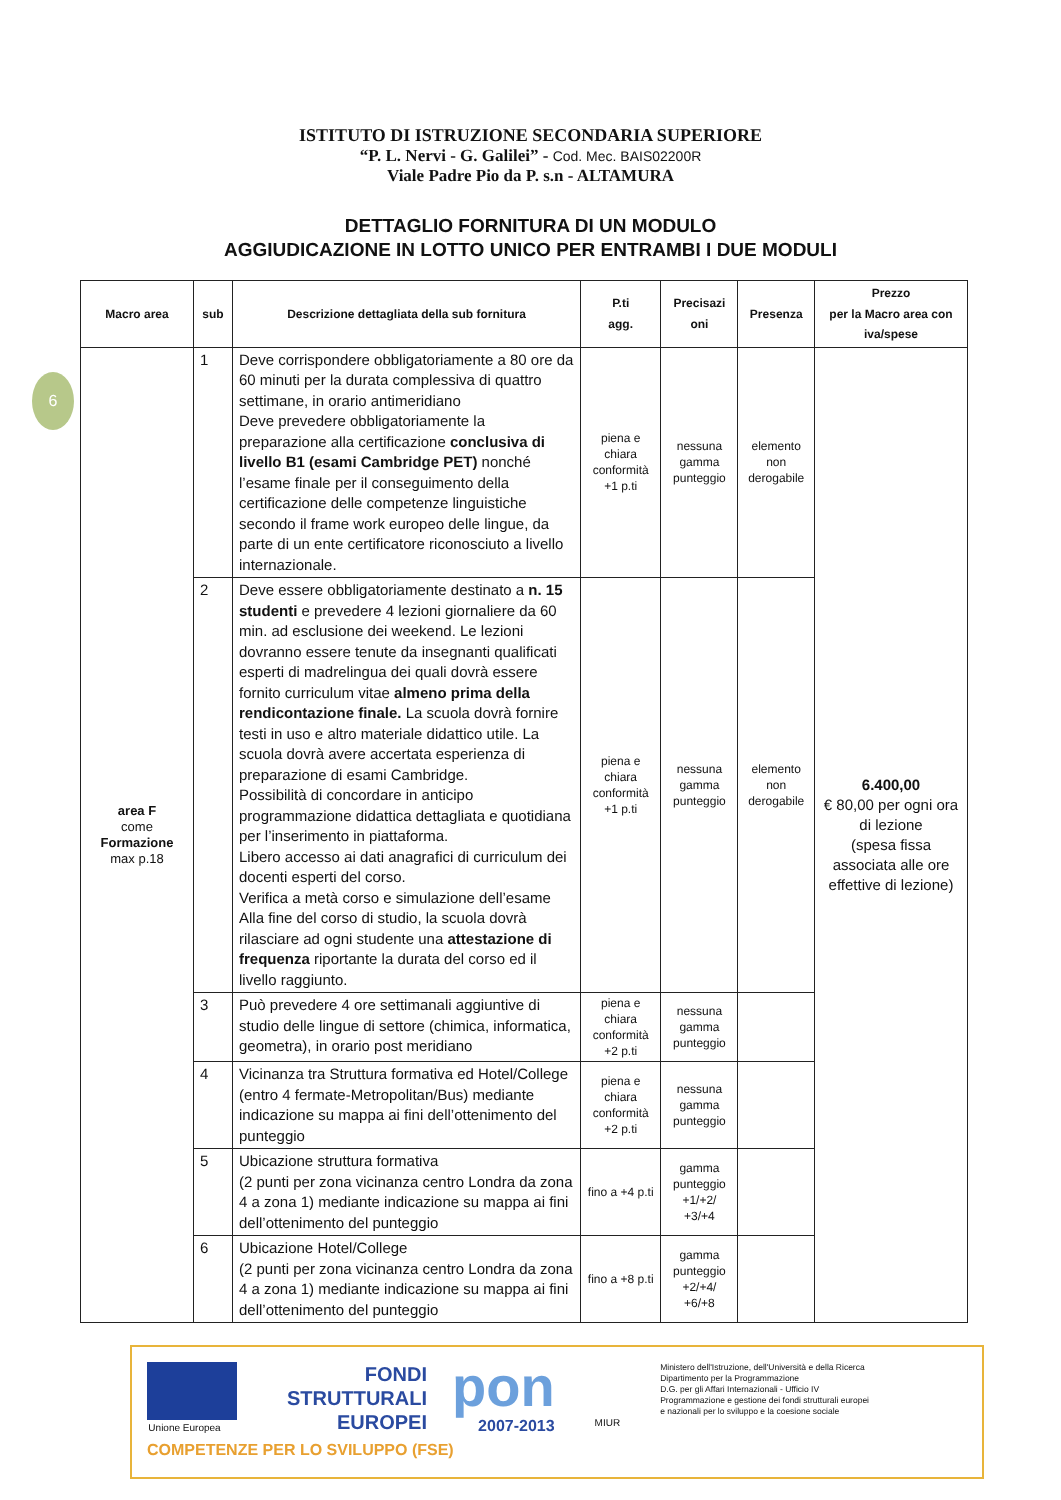6
ISTITUTO DI ISTRUZIONE SECONDARIA SUPERIORE
“P. L. Nervi - G. Galilei” - Cod. Mec. BAIS02200R
Viale Padre Pio da P. s.n - ALTAMURA
DETTAGLIO FORNITURA DI UN MODULO
AGGIUDICAZIONE IN LOTTO UNICO PER ENTRAMBI I DUE MODULI
| Macro area | sub | Descrizione dettagliata della sub fornitura | P.ti agg. | Precisazi oni | Presenza | Prezzo per la Macro area con iva/spese |
| --- | --- | --- | --- | --- | --- | --- |
| area F come Formazione max p.18 | 1 | Deve corrispondere obbligatoriamente a 80 ore da 60 minuti per la durata complessiva di quattro settimane, in orario antimeridiano Deve prevedere obbligatoriamente la preparazione alla certificazione conclusiva di livello B1 (esami Cambridge PET) nonché l’esame finale per il conseguimento della certificazione delle competenze linguistiche secondo il frame work europeo delle lingue, da parte di un ente certificatore riconosciuto a livello internazionale. | piena e chiara conformità +1 p.ti | nessuna gamma punteggio | elemento non derogabile | 6.400,00 € 80,00 per ogni ora di lezione (spesa fissa associata alle ore effettive di lezione) |
| | 2 | Deve essere obbligatoriamente destinato a n. 15 studenti e prevedere 4 lezioni giornaliere da 60 min. ad esclusione dei weekend. Le lezioni dovranno essere tenute da insegnanti qualificati esperti di madrelingua dei quali dovrà essere fornito curriculum vitae almeno prima della rendicontazione finale. La scuola dovrà fornire testi in uso e altro materiale didattico utile. La scuola dovrà avere accertata esperienza di preparazione di esami Cambridge. Possibilità di concordare in anticipo programmazione didattica dettagliata e quotidiana per l’inserimento in piattaforma. Libero accesso ai dati anagrafici di curriculum dei docenti esperti del corso. Verifica a metà corso e simulazione dell’esame Alla fine del corso di studio, la scuola dovrà rilasciare ad ogni studente una attestazione di frequenza riportante la durata del corso ed il livello raggiunto. | piena e chiara conformità +1 p.ti | nessuna gamma punteggio | elemento non derogabile | |
| | 3 | Può prevedere 4 ore settimanali aggiuntive di studio delle lingue di settore (chimica, informatica, geometra), in orario post meridiano | piena e chiara conformità +2 p.ti | nessuna gamma punteggio | | |
| | 4 | Vicinanza tra Struttura formativa ed Hotel/College (entro 4 fermate-Metropolitan/Bus) mediante indicazione su mappa ai fini dell’ottenimento del punteggio | piena e chiara conformità +2 p.ti | nessuna gamma punteggio | | |
| | 5 | Ubicazione struttura formativa (2 punti per zona vicinanza centro Londra da zona 4 a zona 1) mediante indicazione su mappa ai fini dell’ottenimento del punteggio | fino a +4 p.ti | gamma punteggio +1/+2/ +3/+4 | | |
| | 6 | Ubicazione Hotel/College (2 punti per zona vicinanza centro Londra da zona 4 a zona 1) mediante indicazione su mappa ai fini dell’ottenimento del punteggio | fino a +8 p.ti | gamma punteggio +2/+4/ +6/+8 | | |
Unione Europea
FONDI
STRUTTURALI
EUROPEI
pon
2007-2013
MIUR
Ministero dell'Istruzione, dell'Università e della Ricerca
Dipartimento per la Programmazione
D.G. per gli Affari Internazionali - Ufficio IV
Programmazione e gestione dei fondi strutturali europei
e nazionali per lo sviluppo e la coesione sociale
COMPETENZE PER LO SVILUPPO (FSE)